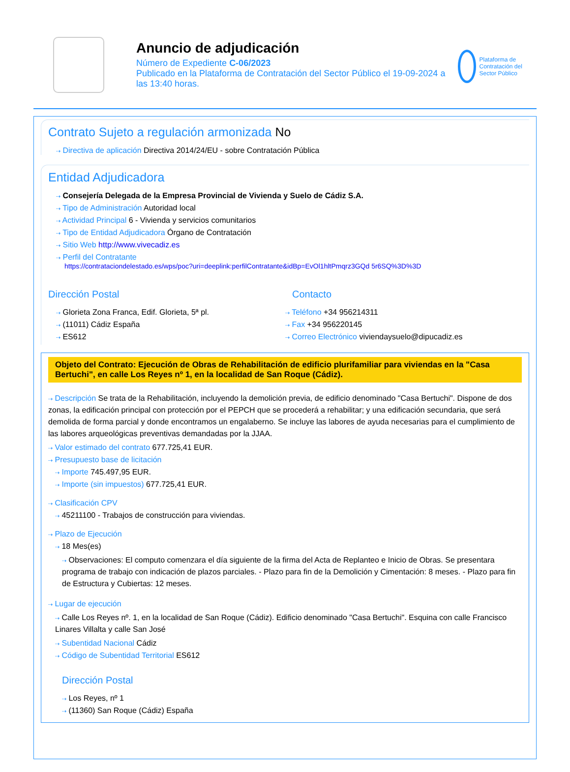Anuncio de adjudicación
Número de Expediente C-06/2023
Publicado en la Plataforma de Contratación del Sector Público el 19-09-2024 a las 13:40 horas.
Plataforma de Contratación del Sector Público
Contrato Sujeto a regulación armonizada No
⇢ Directiva de aplicación Directiva 2014/24/EU - sobre Contratación Pública
Entidad Adjudicadora
⇢ Consejería Delegada de la Empresa Provincial de Vivienda y Suelo de Cádiz S.A.
⇢ Tipo de Administración Autoridad local
⇢ Actividad Principal 6 - Vivienda y servicios comunitarios
⇢ Tipo de Entidad Adjudicadora Órgano de Contratación
⇢ Sitio Web http://www.vivecadiz.es
⇢ Perfil del Contratante
https://contrataciondelestado.es/wps/poc?uri=deeplink:perfilContratante&idBp=EvOl1hltPmqrz3GQd 5r6SQ%3D%3D
Dirección Postal
⇢ Glorieta Zona Franca, Edif. Glorieta, 5ª pl.
⇢ (11011) Cádiz España
⇢ ES612
Contacto
⇢ Teléfono +34 956214311
⇢ Fax +34 956220145
⇢ Correo Electrónico viviendaysuelo@dipucadiz.es
Objeto del Contrato: Ejecución de Obras de Rehabilitación de edificio plurifamiliar para viviendas en la "Casa Bertuchi", en calle Los Reyes nº 1, en la localidad de San Roque (Cádiz).
⇢ Descripción Se trata de la Rehabilitación, incluyendo la demolición previa, de edificio denominado "Casa Bertuchi". Dispone de dos zonas, la edificación principal con protección por el PEPCH que se procederá a rehabilitar; y una edificación secundaria, que será demolida de forma parcial y donde encontramos un engalaberno. Se incluye las labores de ayuda necesarias para el cumplimiento de las labores arqueológicas preventivas demandadas por la JJAA.
⇢ Valor estimado del contrato 677.725,41 EUR.
⇢ Presupuesto base de licitación
⇢ Importe 745.497,95 EUR.
⇢ Importe (sin impuestos) 677.725,41 EUR.
⇢ Clasificación CPV
⇢ 45211100 - Trabajos de construcción para viviendas.
⇢ Plazo de Ejecución
⇢ 18 Mes(es)
⇢ Observaciones: El computo comenzara el día siguiente de la firma del Acta de Replanteo e Inicio de Obras. Se presentara programa de trabajo con indicación de plazos parciales. - Plazo para fin de la Demolición y Cimentación: 8 meses. - Plazo para fin de Estructura y Cubiertas: 12 meses.
⇢ Lugar de ejecución
⇢ Calle Los Reyes nº. 1, en la localidad de San Roque (Cádiz). Edificio denominado "Casa Bertuchi". Esquina con calle Francisco Linares Villalta y calle San José
⇢ Subentidad Nacional Cádiz
⇢ Código de Subentidad Territorial ES612
Dirección Postal
⇢ Los Reyes, nº 1
⇢ (11360) San Roque (Cádiz) España